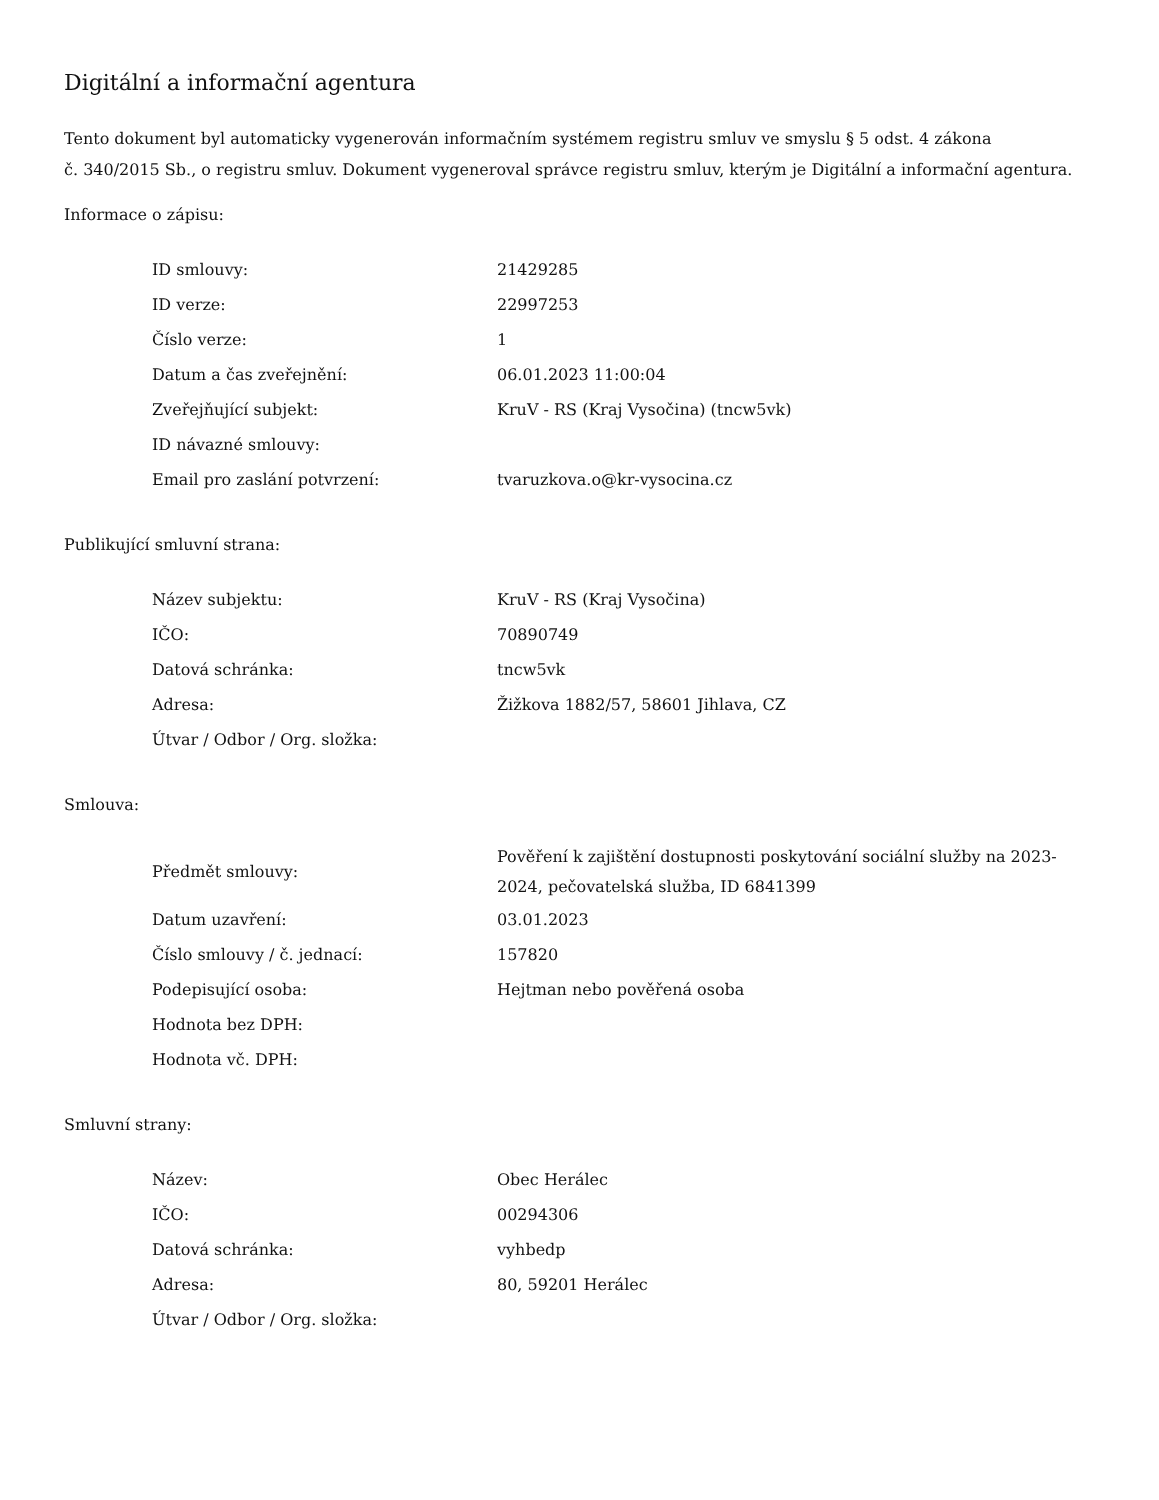Digitální a informační agentura
Tento dokument byl automaticky vygenerován informačním systémem registru smluv ve smyslu § 5 odst. 4 zákona
č. 340/2015 Sb., o registru smluv. Dokument vygeneroval správce registru smluv, kterým je Digitální a informační agentura.
Informace o zápisu:
| ID smlouvy: | 21429285 |
| ID verze: | 22997253 |
| Číslo verze: | 1 |
| Datum a čas zveřejnění: | 06.01.2023 11:00:04 |
| Zveřejňující subjekt: | KruV - RS (Kraj Vysočina) (tncw5vk) |
| ID návazné smlouvy: | |
| Email pro zaslání potvrzení: | tvaruzkova.o@kr-vysocina.cz |
Publikující smluvní strana:
| Název subjektu: | KruV - RS (Kraj Vysočina) |
| IČO: | 70890749 |
| Datová schránka: | tncw5vk |
| Adresa: | Žižkova 1882/57, 58601 Jihlava, CZ |
| Útvar / Odbor / Org. složka: | |
Smlouva:
| Předmět smlouvy: | Pověření k zajištění dostupnosti poskytování sociální služby na 2023-2024, pečovatelská služba, ID 6841399 |
| Datum uzavření: | 03.01.2023 |
| Číslo smlouvy / č. jednací: | 157820 |
| Podepisující osoba: | Hejtman nebo pověřená osoba |
| Hodnota bez DPH: | |
| Hodnota vč. DPH: | |
Smluvní strany:
| Název: | Obec Herálec |
| IČO: | 00294306 |
| Datová schránka: | vyhbedp |
| Adresa: | 80, 59201 Herálec |
| Útvar / Odbor / Org. složka: | |